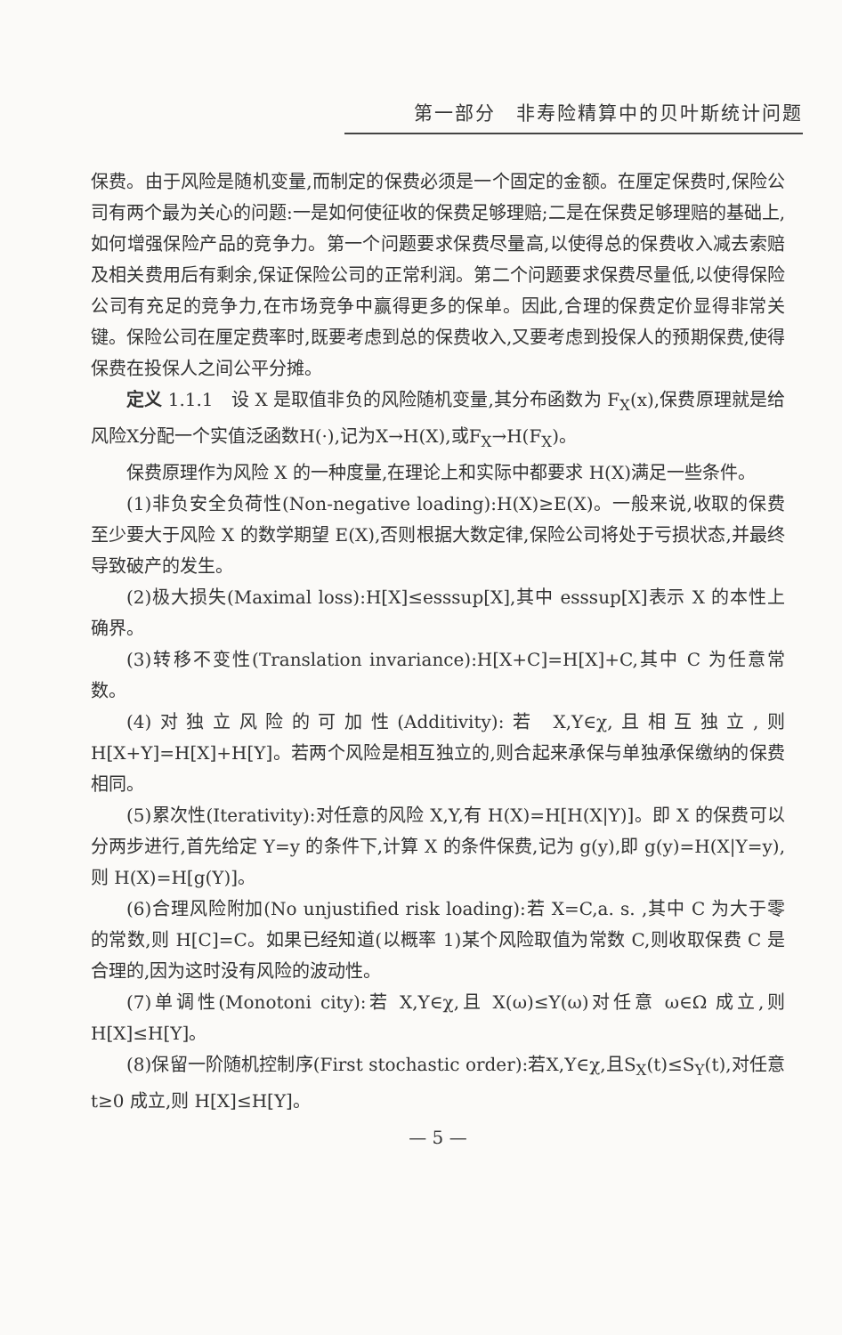第一部分　非寿险精算中的贝叶斯统计问题
保费。由于风险是随机变量,而制定的保费必须是一个固定的金额。在厘定保费时,保险公司有两个最为关心的问题:一是如何使征收的保费足够理赔;二是在保费足够理赔的基础上,如何增强保险产品的竞争力。第一个问题要求保费尽量高,以使得总的保费收入减去索赔及相关费用后有剩余,保证保险公司的正常利润。第二个问题要求保费尽量低,以使得保险公司有充足的竞争力,在市场竞争中赢得更多的保单。因此,合理的保费定价显得非常关键。保险公司在厘定费率时,既要考虑到总的保费收入,又要考虑到投保人的预期保费,使得保费在投保人之间公平分摊。
定义 1.1.1　设 X 是取值非负的风险随机变量,其分布函数为 F<sub>X</sub>(x),保费原理就是给风险X分配一个实值泛函数H(·),记为X→H(X),或F<sub>X</sub>→H(F<sub>X</sub>)。
保费原理作为风险 X 的一种度量,在理论上和实际中都要求 H(X)满足一些条件。
(1)非负安全负荷性(Non-negative loading):H(X)≥E(X)。一般来说,收取的保费至少要大于风险 X 的数学期望 E(X),否则根据大数定律,保险公司将处于亏损状态,并最终导致破产的发生。
(2)极大损失(Maximal loss):H[X]≤esssup[X],其中 esssup[X]表示 X 的本性上确界。
(3)转移不变性(Translation invariance):H[X+C]=H[X]+C,其中 C 为任意常数。
(4)对独立风险的可加性(Additivity):若 X,Y∈χ,且相互独立,则H[X+Y]=H[X]+H[Y]。若两个风险是相互独立的,则合起来承保与单独承保缴纳的保费相同。
(5)累次性(Iterativity):对任意的风险 X,Y,有 H(X)=H[H(X|Y)]。即 X 的保费可以分两步进行,首先给定 Y=y 的条件下,计算 X 的条件保费,记为 g(y),即 g(y)=H(X|Y=y),则 H(X)=H[g(Y)]。
(6)合理风险附加(No unjustified risk loading):若 X=C,a. s. ,其中 C 为大于零的常数,则 H[C]=C。如果已经知道(以概率 1)某个风险取值为常数 C,则收取保费 C 是合理的,因为这时没有风险的波动性。
(7)单调性(Monotoni city):若 X,Y∈χ,且 X(ω)≤Y(ω)对任意 ω∈Ω 成立,则 H[X]≤H[Y]。
(8)保留一阶随机控制序(First stochastic order):若X,Y∈χ,且S<sub>X</sub>(t)≤S<sub>Y</sub>(t),对任意 t≥0 成立,则 H[X]≤H[Y]。
— 5 —